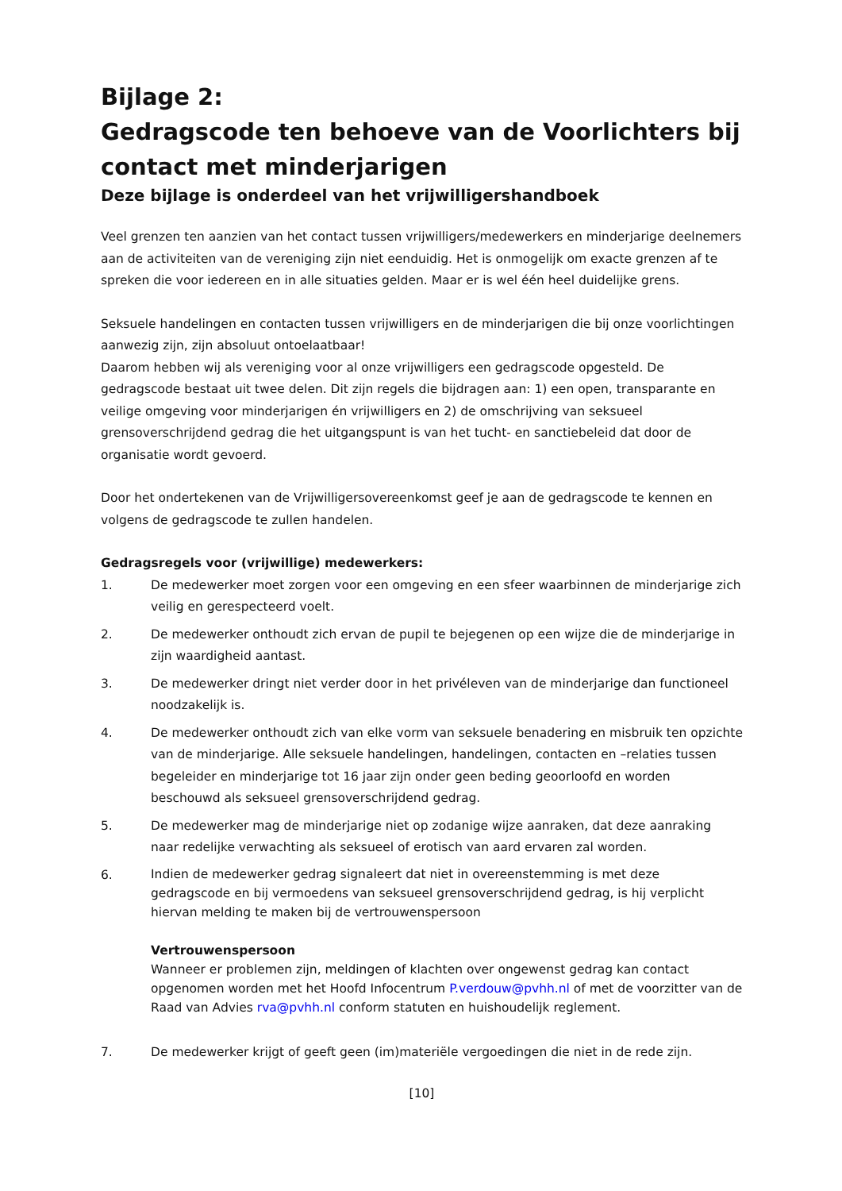Bijlage 2:
Gedragscode ten behoeve van de Voorlichters bij contact met minderjarigen
Deze bijlage is onderdeel van het vrijwilligershandboek
Veel grenzen ten aanzien van het contact tussen vrijwilligers/medewerkers en minderjarige deelnemers aan de activiteiten van de vereniging zijn niet eenduidig. Het is onmogelijk om exacte grenzen af te spreken die voor iedereen en in alle situaties gelden. Maar er is wel één heel duidelijke grens.
Seksuele handelingen en contacten tussen vrijwilligers en de minderjarigen die bij onze voorlichtingen aanwezig zijn, zijn absoluut ontoelaatbaar!
Daarom hebben wij als vereniging voor al onze vrijwilligers een gedragscode opgesteld. De gedragscode bestaat uit twee delen. Dit zijn regels die bijdragen aan: 1) een open, transparante en veilige omgeving voor minderjarigen én vrijwilligers en 2) de omschrijving van seksueel grensoverschrijdend gedrag die het uitgangspunt is van het tucht- en sanctiebeleid dat door de organisatie wordt gevoerd.
Door het ondertekenen van de Vrijwilligersovereenkomst geef je aan de gedragscode te kennen en volgens de gedragscode te zullen handelen.
Gedragsregels voor (vrijwillige) medewerkers:
1. De medewerker moet zorgen voor een omgeving en een sfeer waarbinnen de minderjarige zich veilig en gerespecteerd voelt.
2. De medewerker onthoudt zich ervan de pupil te bejegenen op een wijze die de minderjarige in zijn waardigheid aantast.
3. De medewerker dringt niet verder door in het privéleven van de minderjarige dan functioneel noodzakelijk is.
4. De medewerker onthoudt zich van elke vorm van seksuele benadering en misbruik ten opzichte van de minderjarige. Alle seksuele handelingen, handelingen, contacten en –relaties tussen begeleider en minderjarige tot 16 jaar zijn onder geen beding geoorloofd en worden beschouwd als seksueel grensoverschrijdend gedrag.
5. De medewerker mag de minderjarige niet op zodanige wijze aanraken, dat deze aanraking naar redelijke verwachting als seksueel of erotisch van aard ervaren zal worden.
6. Indien de medewerker gedrag signaleert dat niet in overeenstemming is met deze gedragscode en bij vermoedens van seksueel grensoverschrijdend gedrag, is hij verplicht hiervan melding te maken bij de vertrouwenspersoon
Vertrouwenspersoon
Wanneer er problemen zijn, meldingen of klachten over ongewenst gedrag kan contact opgenomen worden met het Hoofd Infocentrum P.verdouw@pvhh.nl of met de voorzitter van de Raad van Advies rva@pvhh.nl conform statuten en huishoudelijk reglement.
7. De medewerker krijgt of geeft geen (im)materiële vergoedingen die niet in de rede zijn.
[10]